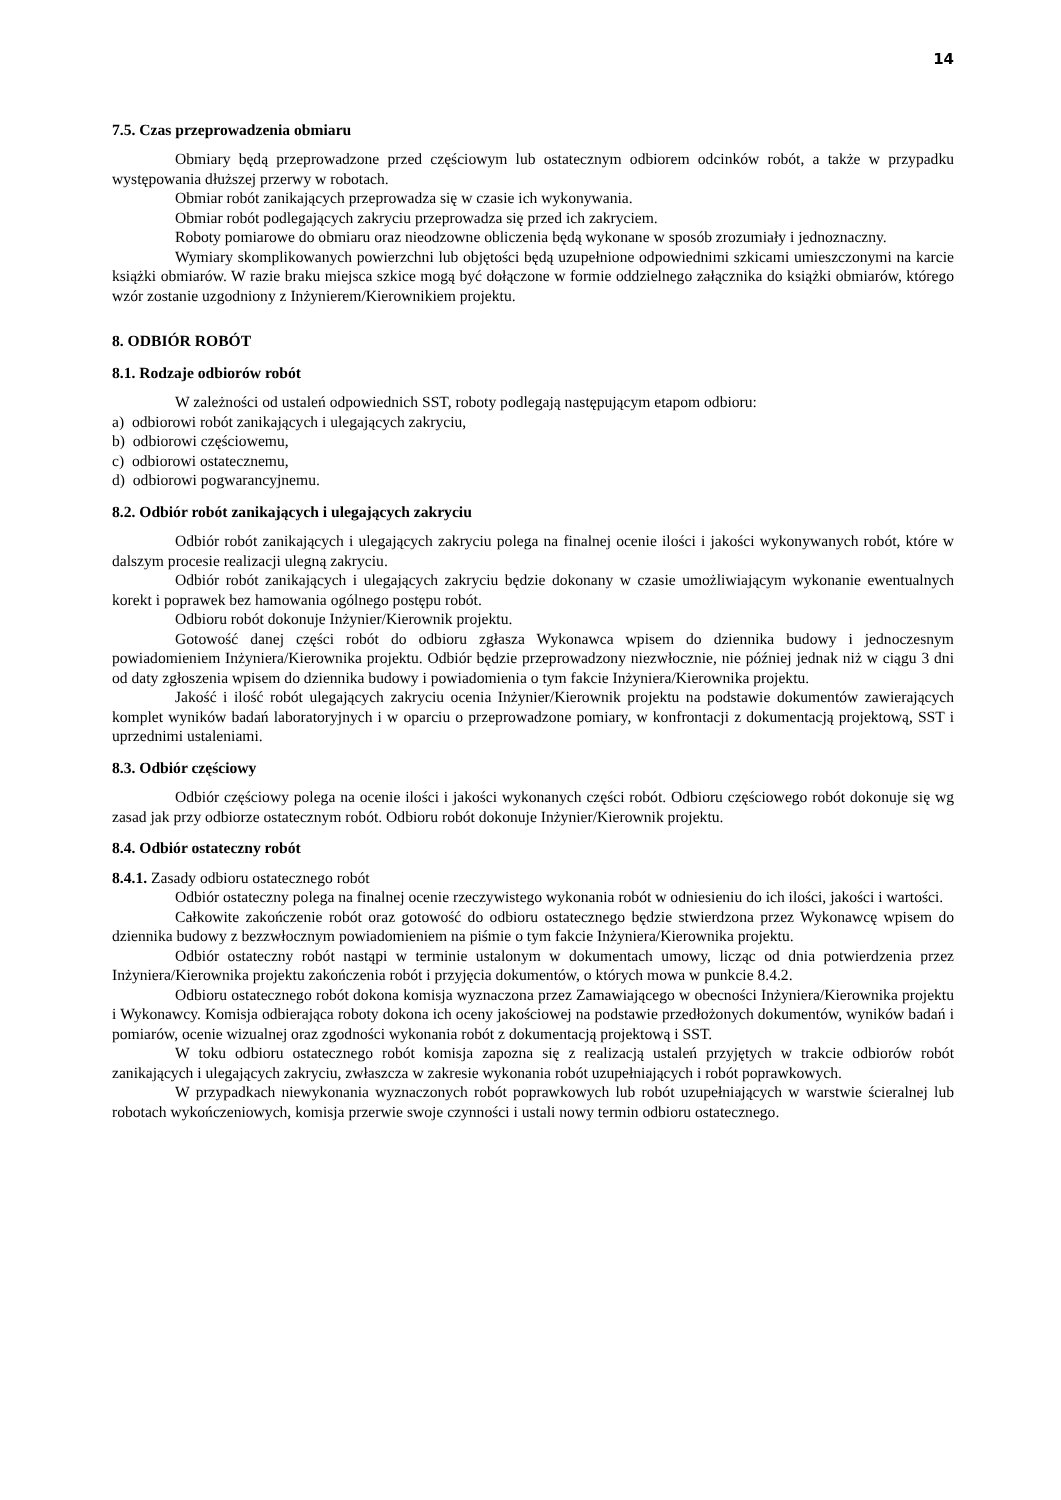14
7.5. Czas przeprowadzenia obmiaru
Obmiary będą przeprowadzone przed częściowym lub ostatecznym odbiorem odcinków robót, a także w przypadku występowania dłuższej przerwy w robotach.
Obmiar robót zanikających przeprowadza się w czasie ich wykonywania.
Obmiar robót podlegających zakryciu przeprowadza się przed ich zakryciem.
Roboty pomiarowe do obmiaru oraz nieodzowne obliczenia będą wykonane w sposób zrozumiały i jednoznaczny.
Wymiary skomplikowanych powierzchni lub objętości będą uzupełnione odpowiednimi szkicami umieszczonymi na karcie książki obmiarów. W razie braku miejsca szkice mogą być dołączone w formie oddzielnego załącznika do książki obmiarów, którego wzór zostanie uzgodniony z Inżynierem/Kierownikiem projektu.
8. ODBIÓR ROBÓT
8.1. Rodzaje odbiorów robót
W zależności od ustaleń odpowiednich SST, roboty podlegają następującym etapom odbioru:
a) odbiorowi robót zanikających i ulegających zakryciu,
b) odbiorowi częściowemu,
c) odbiorowi ostatecznemu,
d) odbiorowi pogwarancyjnemu.
8.2. Odbiór robót zanikających i ulegających zakryciu
Odbiór robót zanikających i ulegających zakryciu polega na finalnej ocenie ilości i jakości wykonywanych robót, które w dalszym procesie realizacji ulegną zakryciu.
Odbiór robót zanikających i ulegających zakryciu będzie dokonany w czasie umożliwiającym wykonanie ewentualnych korekt i poprawek bez hamowania ogólnego postępu robót.
Odbioru robót dokonuje Inżynier/Kierownik projektu.
Gotowość danej części robót do odbioru zgłasza Wykonawca wpisem do dziennika budowy i jednoczesnym powiadomieniem Inżyniera/Kierownika projektu. Odbiór będzie przeprowadzony niezwłocznie, nie później jednak niż w ciągu 3 dni od daty zgłoszenia wpisem do dziennika budowy i powiadomienia o tym fakcie Inżyniera/Kierownika projektu.
Jakość i ilość robót ulegających zakryciu ocenia Inżynier/Kierownik projektu na podstawie dokumentów zawierających komplet wyników badań laboratoryjnych i w oparciu o przeprowadzone pomiary, w konfrontacji z dokumentacją projektową, SST i uprzednimi ustaleniami.
8.3. Odbiór częściowy
Odbiór częściowy polega na ocenie ilości i jakości wykonanych części robót. Odbioru częściowego robót dokonuje się wg zasad jak przy odbiorze ostatecznym robót. Odbioru robót dokonuje Inżynier/Kierownik projektu.
8.4. Odbiór ostateczny robót
8.4.1. Zasady odbioru ostatecznego robót
Odbiór ostateczny polega na finalnej ocenie rzeczywistego wykonania robót w odniesieniu do ich ilości, jakości i wartości.
Całkowite zakończenie robót oraz gotowość do odbioru ostatecznego będzie stwierdzona przez Wykonawcę wpisem do dziennika budowy z bezzwłocznym powiadomieniem na piśmie o tym fakcie Inżyniera/Kierownika projektu.
Odbiór ostateczny robót nastąpi w terminie ustalonym w dokumentach umowy, licząc od dnia potwierdzenia przez Inżyniera/Kierownika projektu zakończenia robót i przyjęcia dokumentów, o których mowa w punkcie 8.4.2.
Odbioru ostatecznego robót dokona komisja wyznaczona przez Zamawiającego w obecności Inżyniera/Kierownika projektu i Wykonawcy. Komisja odbierająca roboty dokona ich oceny jakościowej na podstawie przedłożonych dokumentów, wyników badań i pomiarów, ocenie wizualnej oraz zgodności wykonania robót z dokumentacją projektową i SST.
W toku odbioru ostatecznego robót komisja zapozna się z realizacją ustaleń przyjętych w trakcie odbiorów robót zanikających i ulegających zakryciu, zwłaszcza w zakresie wykonania robót uzupełniających i robót poprawkowych.
W przypadkach niewykonania wyznaczonych robót poprawkowych lub robót uzupełniających w warstwie ścieralnej lub robotach wykończeniowych, komisja przerwie swoje czynności i ustali nowy termin odbioru ostatecznego.